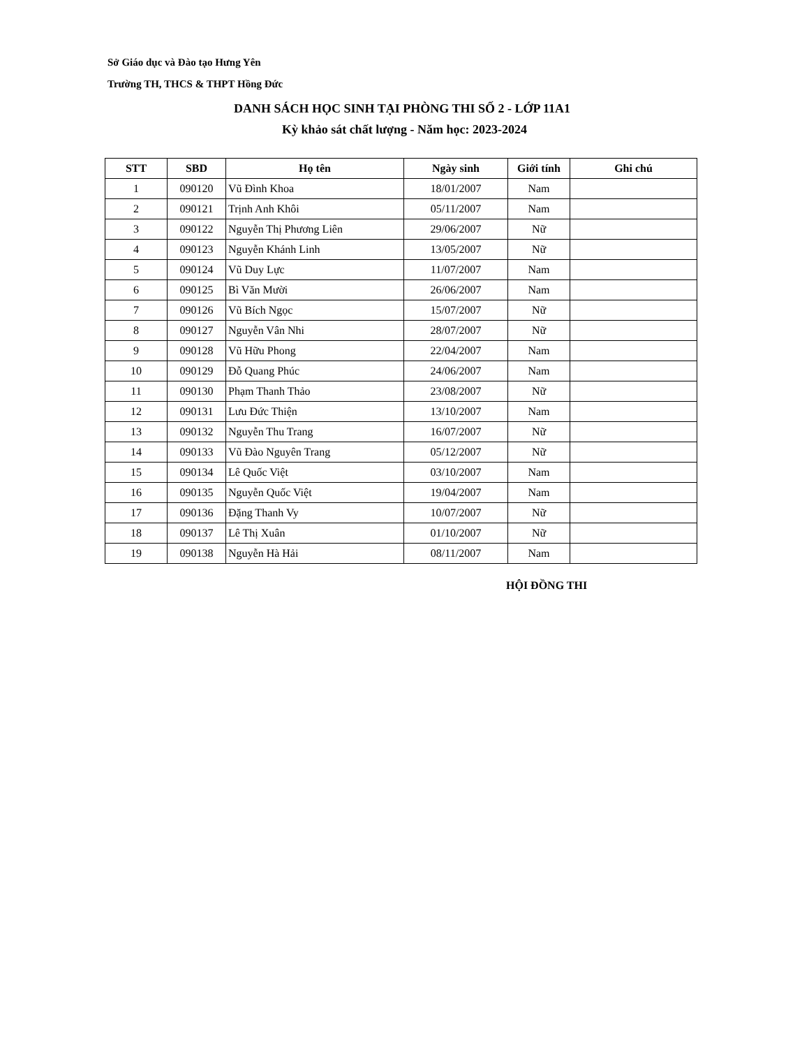Sở Giáo dục và Đào tạo Hưng Yên
Trường TH, THCS & THPT Hồng Đức
DANH SÁCH HỌC SINH TẠI PHÒNG THI SỐ 2 - LỚP 11A1
Kỳ khảo sát chất lượng - Năm học: 2023-2024
| STT | SBD | Họ tên | Ngày sinh | Giới tính | Ghi chú |
| --- | --- | --- | --- | --- | --- |
| 1 | 090120 | Vũ Đình Khoa | 18/01/2007 | Nam | |
| 2 | 090121 | Trịnh Anh Khôi | 05/11/2007 | Nam | |
| 3 | 090122 | Nguyễn Thị Phương Liên | 29/06/2007 | Nữ | |
| 4 | 090123 | Nguyễn Khánh Linh | 13/05/2007 | Nữ | |
| 5 | 090124 | Vũ Duy Lực | 11/07/2007 | Nam | |
| 6 | 090125 | Bì Văn Mười | 26/06/2007 | Nam | |
| 7 | 090126 | Vũ Bích Ngọc | 15/07/2007 | Nữ | |
| 8 | 090127 | Nguyễn Vân Nhi | 28/07/2007 | Nữ | |
| 9 | 090128 | Vũ Hữu Phong | 22/04/2007 | Nam | |
| 10 | 090129 | Đỗ Quang Phúc | 24/06/2007 | Nam | |
| 11 | 090130 | Phạm Thanh Thảo | 23/08/2007 | Nữ | |
| 12 | 090131 | Lưu Đức Thiện | 13/10/2007 | Nam | |
| 13 | 090132 | Nguyễn Thu Trang | 16/07/2007 | Nữ | |
| 14 | 090133 | Vũ Đào Nguyên Trang | 05/12/2007 | Nữ | |
| 15 | 090134 | Lê Quốc Việt | 03/10/2007 | Nam | |
| 16 | 090135 | Nguyễn Quốc Việt | 19/04/2007 | Nam | |
| 17 | 090136 | Đặng Thanh Vy | 10/07/2007 | Nữ | |
| 18 | 090137 | Lê Thị Xuân | 01/10/2007 | Nữ | |
| 19 | 090138 | Nguyễn Hà Hải | 08/11/2007 | Nam | |
HỘI ĐỒNG THI